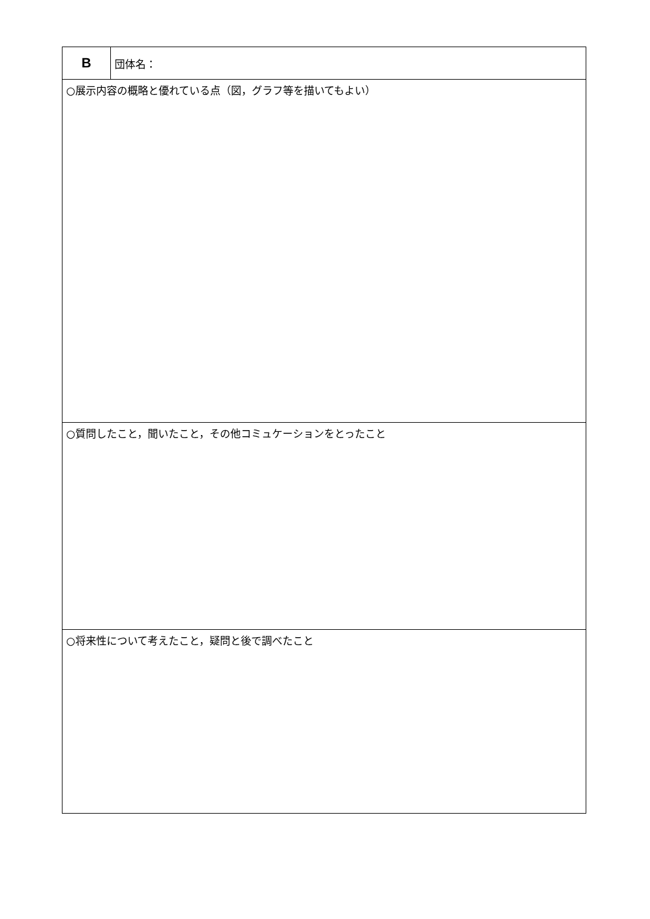| B | 団体名： |
| ○展示内容の概略と優れている点（図，グラフ等を描いてもよい） | |
| ○質問したこと，聞いたこと，その他コミュケーションをとったこと | |
| ○将来性について考えたこと，疑問と後で調べたこと | |